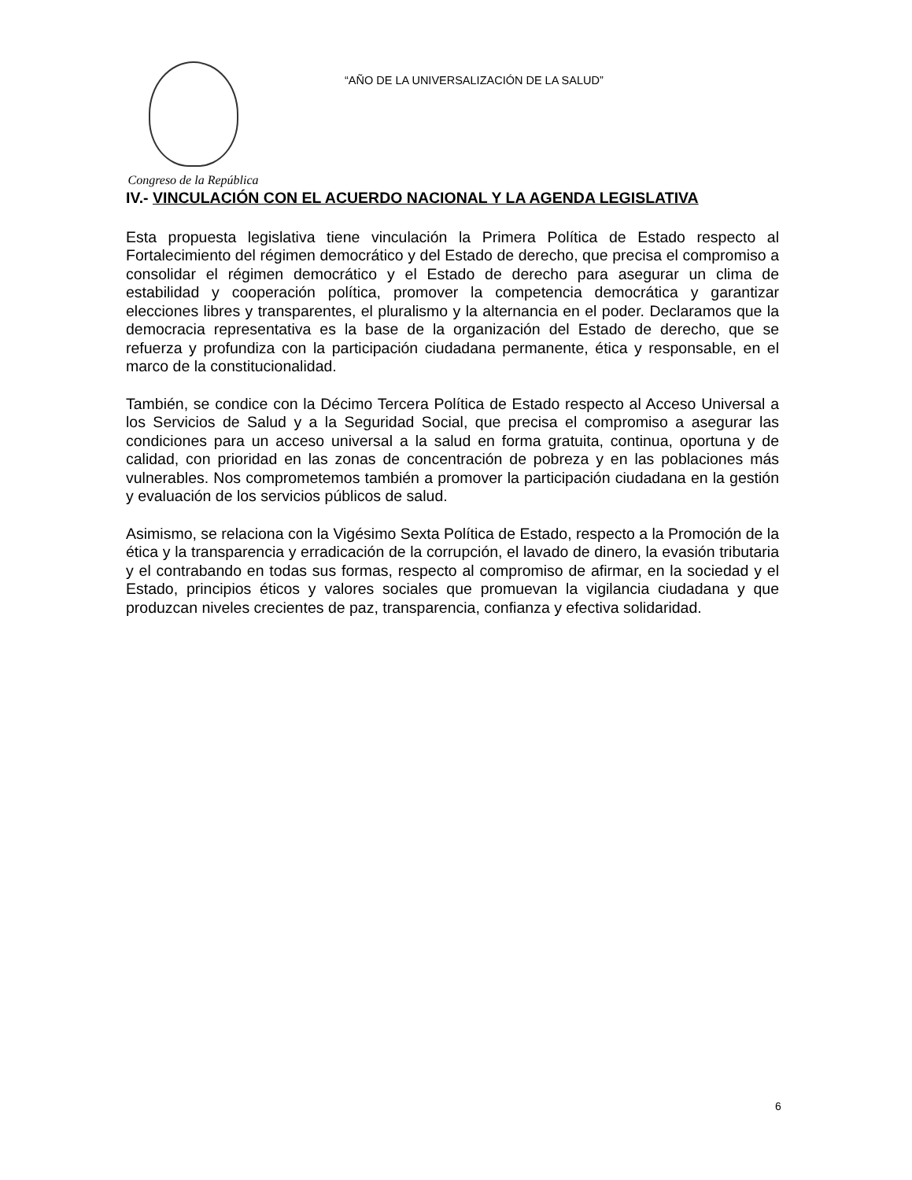Congreso de la República
“AÑO DE LA UNIVERSALIZACIÓN DE LA SALUD”
IV.- VINCULACIÓN CON EL ACUERDO NACIONAL Y LA AGENDA LEGISLATIVA
Esta propuesta legislativa tiene vinculación la Primera Política de Estado respecto al Fortalecimiento del régimen democrático y del Estado de derecho, que precisa el compromiso a consolidar el régimen democrático y el Estado de derecho para asegurar un clima de estabilidad y cooperación política, promover la competencia democrática y garantizar elecciones libres y transparentes, el pluralismo y la alternancia en el poder. Declaramos que la democracia representativa es la base de la organización del Estado de derecho, que se refuerza y profundiza con la participación ciudadana permanente, ética y responsable, en el marco de la constitucionalidad.
También, se condice con la Décimo Tercera Política de Estado respecto al Acceso Universal a los Servicios de Salud y a la Seguridad Social, que precisa el compromiso a asegurar las condiciones para un acceso universal a la salud en forma gratuita, continua, oportuna y de calidad, con prioridad en las zonas de concentración de pobreza y en las poblaciones más vulnerables. Nos comprometemos también a promover la participación ciudadana en la gestión y evaluación de los servicios públicos de salud.
Asimismo, se relaciona con la Vigésimo Sexta Política de Estado, respecto a la Promoción de la ética y la transparencia y erradicación de la corrupción, el lavado de dinero, la evasión tributaria y el contrabando en todas sus formas, respecto al compromiso de afirmar, en la sociedad y el Estado, principios éticos y valores sociales que promuevan la vigilancia ciudadana y que produzcan niveles crecientes de paz, transparencia, confianza y efectiva solidaridad.
6